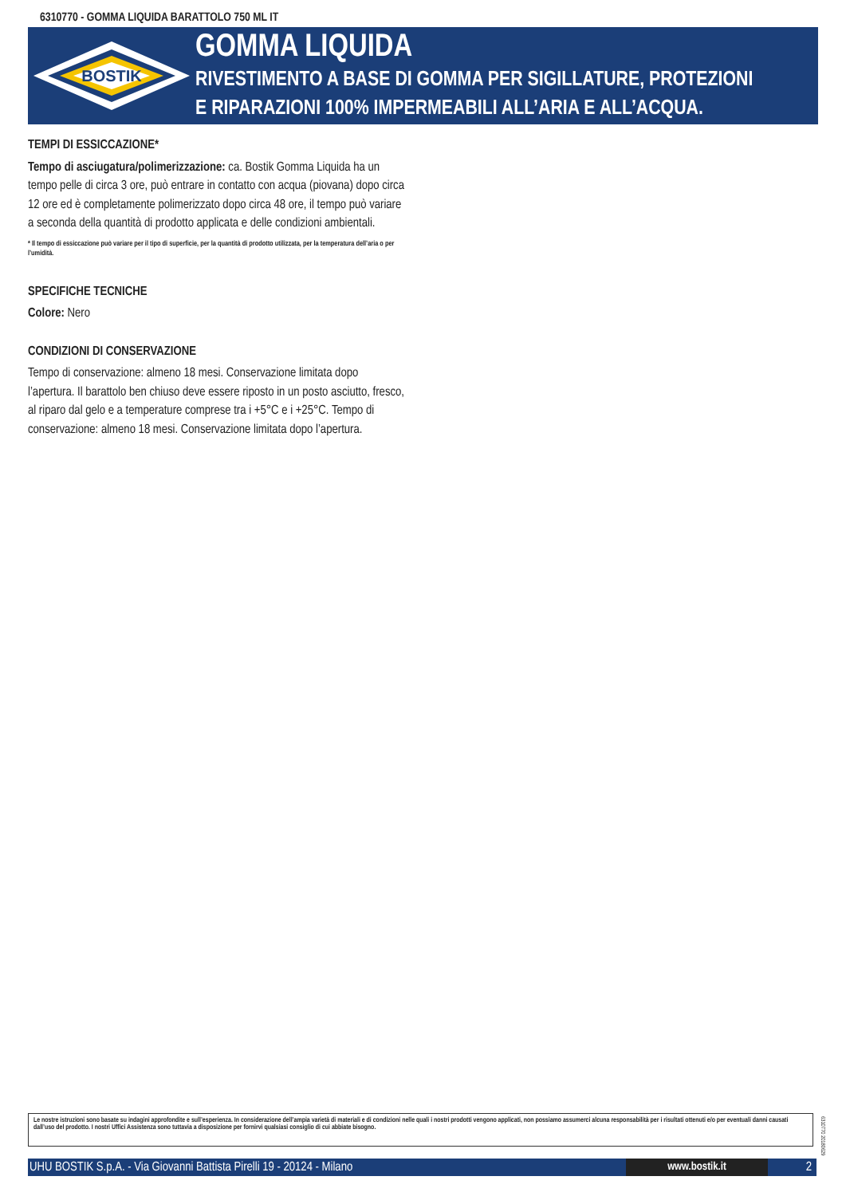6310770 - GOMMA LIQUIDA BARATTOLO 750 ML IT
BOSTIK
GOMMA LIQUIDA
RIVESTIMENTO A BASE DI GOMMA PER SIGILLATURE, PROTEZIONI
E RIPARAZIONI 100% IMPERMEABILI ALL’ARIA E ALL’ACQUA.
TEMPI DI ESSICCAZIONE*
Tempo di asciugatura/polimerizzazione: ca. Bostik Gomma Liquida ha un tempo pelle di circa 3 ore, può entrare in contatto con acqua (piovana) dopo circa 12 ore ed è completamente polimerizzato dopo circa 48 ore, il tempo può variare a seconda della quantità di prodotto applicata e delle condizioni ambientali.
* Il tempo di essiccazione può variare per il tipo di superficie, per la quantità di prodotto utilizzata, per la temperatura dell’aria o per l’umidità.
SPECIFICHE TECNICHE
Colore: Nero
CONDIZIONI DI CONSERVAZIONE
Tempo di conservazione: almeno 18 mesi. Conservazione limitata dopo l’apertura. Il barattolo ben chiuso deve essere riposto in un posto asciutto, fresco, al riparo dal gelo e a temperature comprese tra i +5°C e i +25°C. Tempo di conservazione: almeno 18 mesi. Conservazione limitata dopo l’apertura.
Le nostre istruzioni sono basate su indagini approfondite e sull’esperienza. In considerazione dell’ampia varietà di materiali e di condizioni nelle quali i nostri prodotti vengono applicati, non possiamo assumerci alcuna responsabilità per i risultati ottenuti e/o per eventuali danni causati dall’uso del prodotto. I nostri Uffici Assistenza sono tuttavia a disposizione per fornirvi qualsiasi consiglio di cui abbiate bisogno.
6310770 20180629
UHU BOSTIK S.p.A. - Via Giovanni Battista Pirelli 19 - 20124 - Milano
www.bostik.it 2